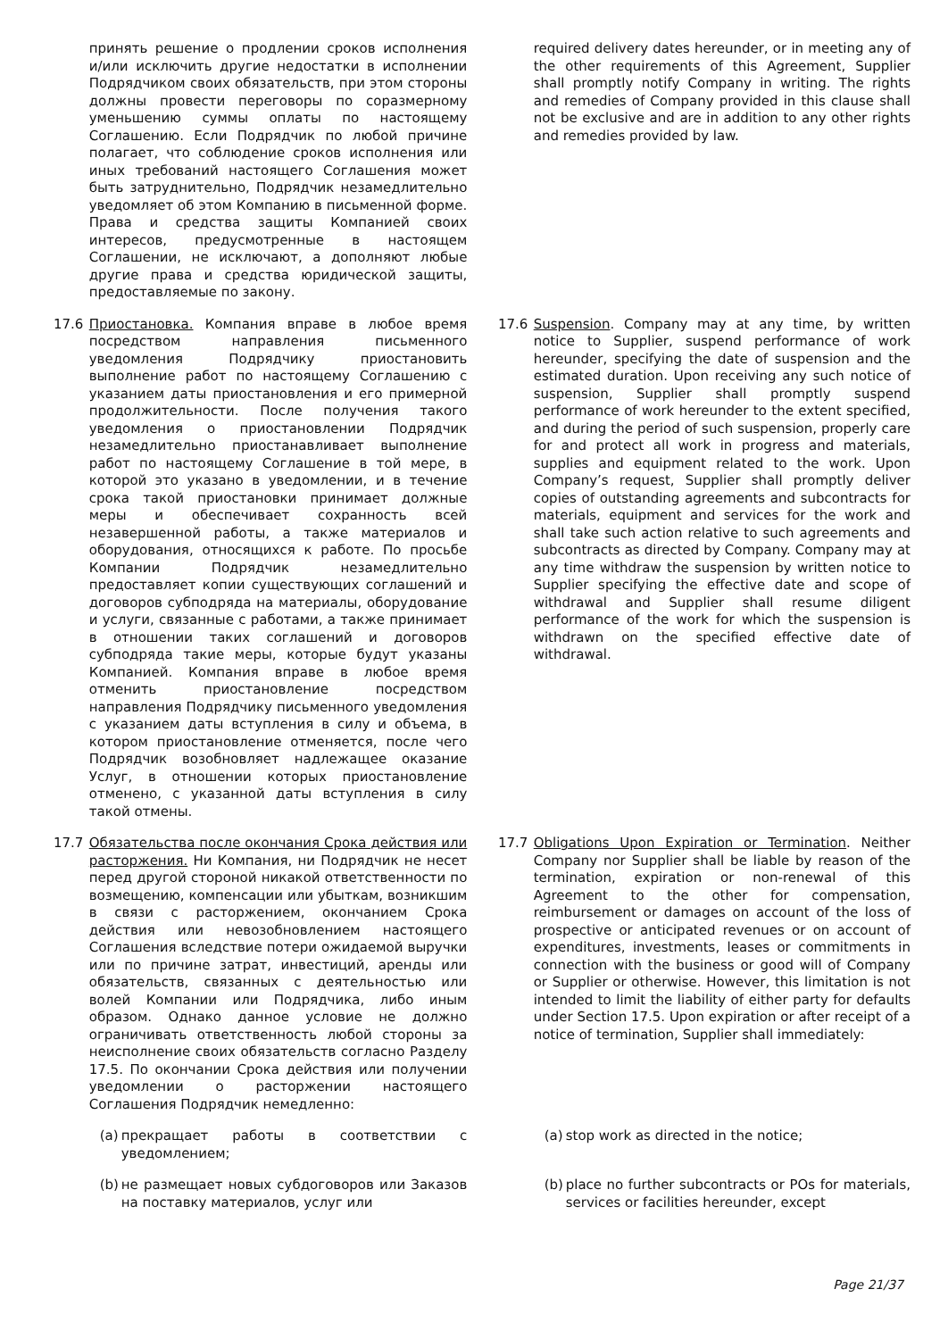| | принять решение о продлении сроков исполнения и/или исключить другие недостатки в исполнении Подрядчиком своих обязательств, при этом стороны должны провести переговоры по соразмерному уменьшению суммы оплаты по настоящему Соглашению. Если Подрядчик по любой причине полагает, что соблюдение сроков исполнения или иных требований настоящего Соглашения может быть затруднительно, Подрядчик незамедлительно уведомляет об этом Компанию в письменной форме. Права и средства защиты Компанией своих интересов, предусмотренные в настоящем Соглашении, не исключают, а дополняют любые другие права и средства юридической защиты, предоставляемые по закону. | | | required delivery dates hereunder, or in meeting any of the other requirements of this Agreement, Supplier shall promptly notify Company in writing. The rights and remedies of Company provided in this clause shall not be exclusive and are in addition to any other rights and remedies provided by law. |
| 17.6 | Приостановка. Компания вправе в любое время посредством направления письменного уведомления Подрядчику приостановить выполнение работ по настоящему Соглашению с указанием даты приостановления и его примерной продолжительности. После получения такого уведомления о приостановлении Подрядчик незамедлительно приостанавливает выполнение работ по настоящему Соглашение в той мере, в которой это указано в уведомлении, и в течение срока такой приостановки принимает должные меры и обеспечивает сохранность всей незавершенной работы, а также материалов и оборудования, относящихся к работе. По просьбе Компании Подрядчик незамедлительно предоставляет копии существующих соглашений и договоров субподряда на материалы, оборудование и услуги, связанные с работами, а также принимает в отношении таких соглашений и договоров субподряда такие меры, которые будут указаны Компанией. Компания вправе в любое время отменить приостановление посредством направления Подрядчику письменного уведомления с указанием даты вступления в силу и объема, в котором приостановление отменяется, после чего Подрядчик возобновляет надлежащее оказание Услуг, в отношении которых приостановление отменено, с указанной даты вступления в силу такой отмены. | | 17.6 | Suspension . Company may at any time, by written notice to Supplier, suspend performance of work hereunder, specifying the date of suspension and the estimated duration. Upon receiving any such notice of suspension, Supplier shall promptly suspend performance of work hereunder to the extent specified, and during the period of such suspension, properly care for and protect all work in progress and materials, supplies and equipment related to the work. Upon Company’s request, Supplier shall promptly deliver copies of outstanding agreements and subcontracts for materials, equipment and services for the work and shall take such action relative to such agreements and subcontracts as directed by Company. Company may at any time withdraw the suspension by written notice to Supplier specifying the effective date and scope of withdrawal and Supplier shall resume diligent performance of the work for which the suspension is withdrawn on the specified effective date of withdrawal. |
| 17.7 | Обязательства после окончания Срока действия или расторжения. Ни Компания, ни Подрядчик не несет перед другой стороной никакой ответственности по возмещению, компенсации или убыткам, возникшим в связи с расторжением, окончанием Срока действия или невозобновлением настоящего Соглашения вследствие потери ожидаемой выручки или по причине затрат, инвестиций, аренды или обязательств, связанных с деятельностью или волей Компании или Подрядчика, либо иным образом. Однако данное условие не должно ограничивать ответственность любой стороны за неисполнение своих обязательств согласно Разделу 17.5. По окончании Срока действия или получении уведомлении о расторжении настоящего Соглашения Подрядчик немедленно: | | 17.7 | Obligations Upon Expiration or Termination . Neither Company nor Supplier shall be liable by reason of the termination, expiration or non-renewal of this Agreement to the other for compensation, reimbursement or damages on account of the loss of prospective or anticipated revenues or on account of expenditures, investments, leases or commitments in connection with the business or good will of Company or Supplier or otherwise. However, this limitation is not intended to limit the liability of either party for defaults under Section 17.5. Upon expiration or after receipt of a notice of termination, Supplier shall immediately: |
| | (a) прекращает работы в соответствии с уведомлением; | | | (a) stop work as directed in the notice; |
| | (b) не размещает новых субдоговоров или Заказов на поставку материалов, услуг или | | | (b) place no further subcontracts or POs for materials, services or facilities hereunder, except |
Page 21/37